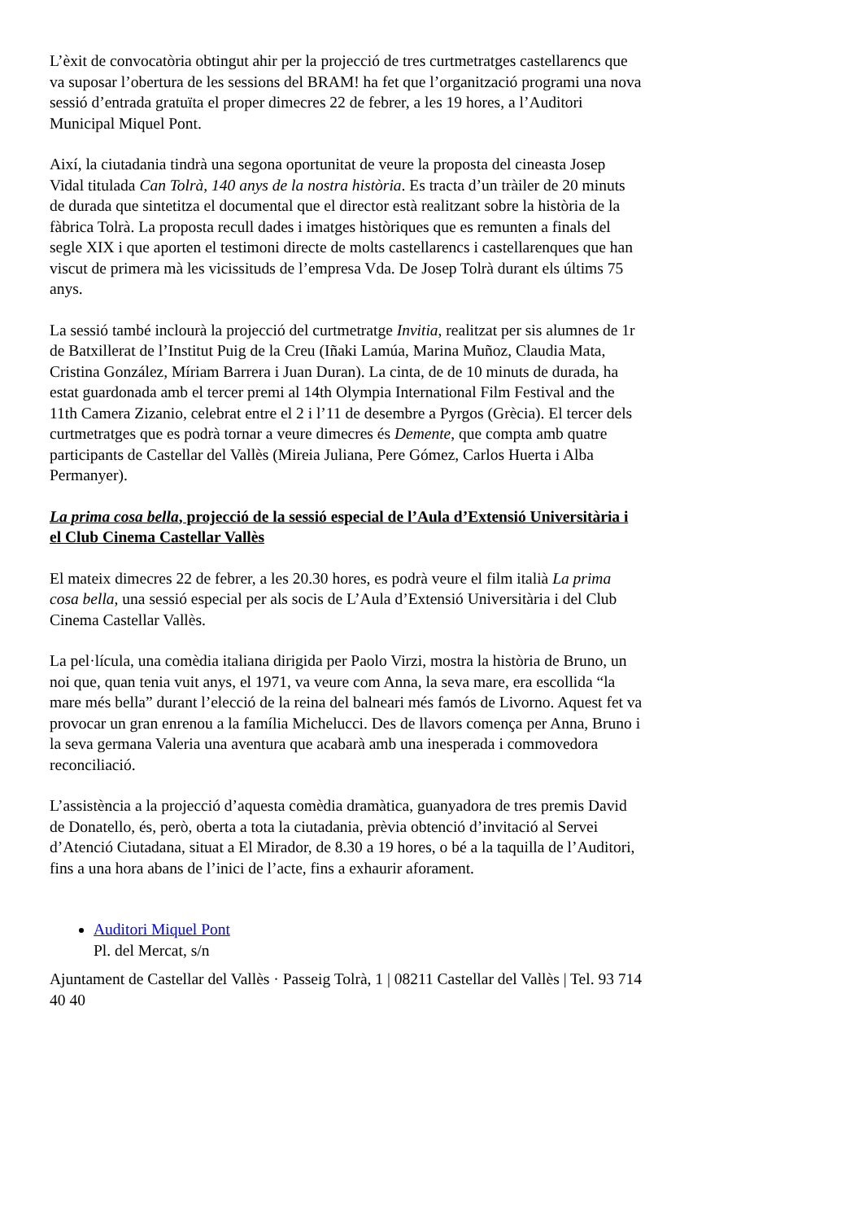L’èxit de convocatòria obtingut ahir per la projecció de tres curtmetratges castellarencs que va suposar l’obertura de les sessions del BRAM! ha fet que l’organització programi una nova sessió d’entrada gratuïta el proper dimecres 22 de febrer, a les 19 hores, a l’Auditori Municipal Miquel Pont.
Així, la ciutadania tindrà una segona oportunitat de veure la proposta del cineasta Josep Vidal titulada Can Tolrà, 140 anys de la nostra història. Es tracta d’un tràiler de 20 minuts de durada que sintetitza el documental que el director està realitzant sobre la història de la fàbrica Tolrà. La proposta recull dades i imatges històriques que es remunten a finals del segle XIX i que aporten el testimoni directe de molts castellarencs i castellarenques que han viscut de primera mà les vicissituds de l’empresa Vda. De Josep Tolrà durant els últims 75 anys.
La sessió també inclourà la projecció del curtmetratge Invitia, realitzat per sis alumnes de 1r de Batxillerat de l’Institut Puig de la Creu (Iñaki Lamúa, Marina Muñoz, Claudia Mata, Cristina González, Míriam Barrera i Juan Duran). La cinta, de de 10 minuts de durada, ha estat guardonada amb el tercer premi al 14th Olympia International Film Festival and the 11th Camera Zizanio, celebrat entre el 2 i l’11 de desembre a Pyrgos (Grècia). El tercer dels curtmetratges que es podrà tornar a veure dimecres és Demente, que compta amb quatre participants de Castellar del Vallès (Mireia Juliana, Pere Gómez, Carlos Huerta i Alba Permanyer).
La prima cosa bella, projecció de la sessió especial de l’Aula d’Extensió Universitària i el Club Cinema Castellar Vallès
El mateix dimecres 22 de febrer, a les 20.30 hores, es podrà veure el film italià La prima cosa bella, una sessió especial per als socis de L’Aula d’Extensió Universitària i del Club Cinema Castellar Vallès.
La pel·lícula, una comèdia italiana dirigida per Paolo Virzi, mostra la història de Bruno, un noi que, quan tenia vuit anys, el 1971, va veure com Anna, la seva mare, era escollida “la mare més bella” durant l’elecció de la reina del balneari més famós de Livorno. Aquest fet va provocar un gran enrenou a la família Michelucci. Des de llavors comença per Anna, Bruno i la seva germana Valeria una aventura que acabarà amb una inesperada i commovedora reconciliació.
L’assistència a la projecció d’aquesta comèdia dramàtica, guanyadora de tres premis David de Donatello, és, però, oberta a tota la ciutadania, prèvia obtenció d’invitació al Servei d’Atenció Ciutadana, situat a El Mirador, de 8.30 a 19 hores, o bé a la taquilla de l’Auditori, fins a una hora abans de l’inici de l’acte, fins a exhaurir aforament.
Auditori Miquel Pont
Pl. del Mercat, s/n
Ajuntament de Castellar del Vallès · Passeig Tolrà, 1 | 08211 Castellar del Vallès | Tel. 93 714 40 40